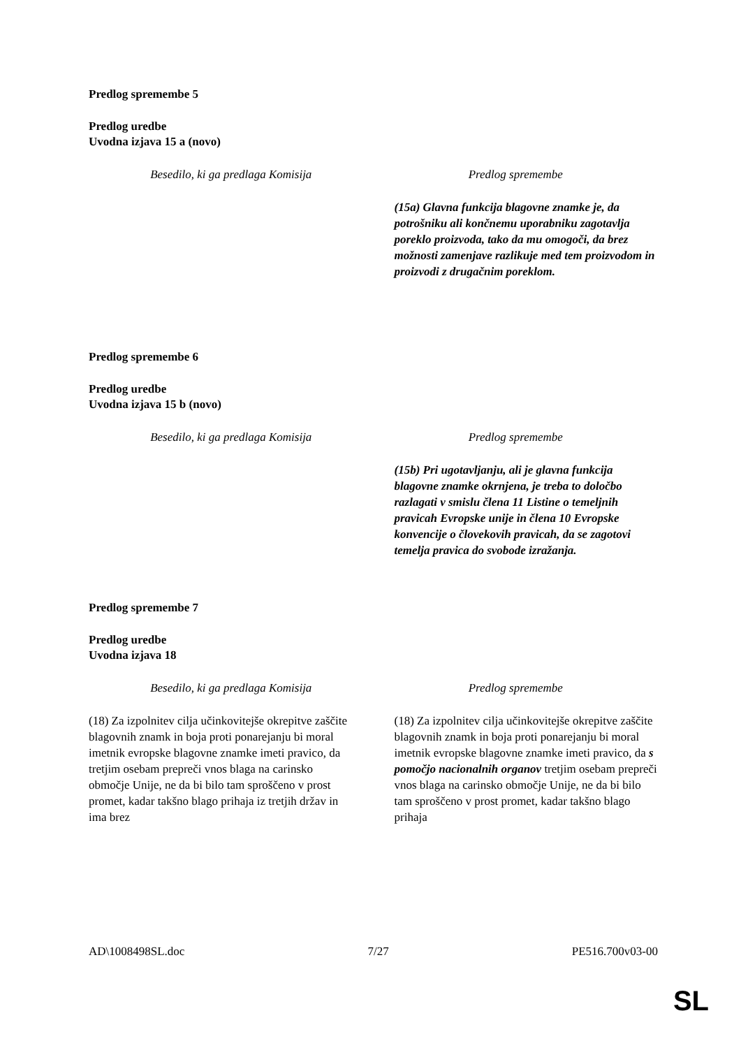Predlog spremembe 5
Predlog uredbe
Uvodna izjava 15 a (novo)
| Besedilo, ki ga predlaga Komisija | Predlog spremembe |
| --- | --- |
| | (15a) Glavna funkcija blagovne znamke je, da potrošniku ali končnemu uporabniku zagotavlja poreklo proizvoda, tako da mu omogoči, da brez možnosti zamenjave razlikuje med tem proizvodom in proizvodi z drugačnim poreklom. |
Predlog spremembe 6
Predlog uredbe
Uvodna izjava 15 b (novo)
| Besedilo, ki ga predlaga Komisija | Predlog spremembe |
| --- | --- |
| | (15b) Pri ugotavljanju, ali je glavna funkcija blagovne znamke okrnjena, je treba to določbo razlagati v smislu člena 11 Listine o temeljnih pravicah Evropske unije in člena 10 Evropske konvencije o človekovih pravicah, da se zagotovi temelja pravica do svobode izražanja. |
Predlog spremembe 7
Predlog uredbe
Uvodna izjava 18
| Besedilo, ki ga predlaga Komisija | Predlog spremembe |
| --- | --- |
| (18) Za izpolnitev cilja učinkovitejše okrepitve zaščite blagovnih znamk in boja proti ponarejanju bi moral imetnik evropske blagovne znamke imeti pravico, da tretjim osebam prepreči vnos blaga na carinsko območje Unije, ne da bi bilo tam sproščeno v prost promet, kadar takšno blago prihaja iz tretjih držav in ima brez | (18) Za izpolnitev cilja učinkovitejše okrepitve zaščite blagovnih znamk in boja proti ponarejanju bi moral imetnik evropske blagovne znamke imeti pravico, da s pomočjo nacionalnih organov tretjim osebam prepreči vnos blaga na carinsko območje Unije, ne da bi bilo tam sproščeno v prost promet, kadar takšno blago prihaja |
AD\1008498SL.doc 7/27 PE516.700v03-00
SL